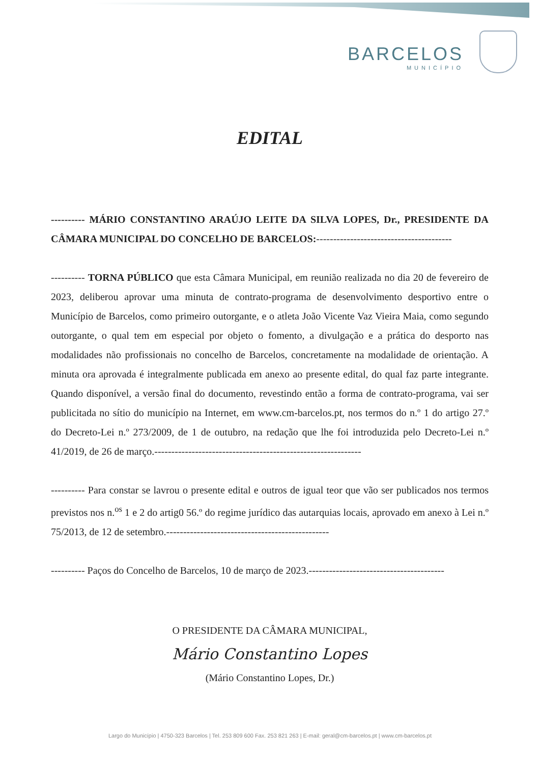BARCELOS
MUNICÍPIO
EDITAL
---------- MÁRIO CONSTANTINO ARAÚJO LEITE DA SILVA LOPES, Dr., PRESIDENTE DA CÂMARA MUNICIPAL DO CONCELHO DE BARCELOS:----------------------------------------
---------- TORNA PÚBLICO que esta Câmara Municipal, em reunião realizada no dia 20 de fevereiro de 2023, deliberou aprovar uma minuta de contrato-programa de desenvolvimento desportivo entre o Município de Barcelos, como primeiro outorgante, e o atleta João Vicente Vaz Vieira Maia, como segundo outorgante, o qual tem em especial por objeto o fomento, a divulgação e a prática do desporto nas modalidades não profissionais no concelho de Barcelos, concretamente na modalidade de orientação. A minuta ora aprovada é integralmente publicada em anexo ao presente edital, do qual faz parte integrante. Quando disponível, a versão final do documento, revestindo então a forma de contrato-programa, vai ser publicitada no sítio do município na Internet, em www.cm-barcelos.pt, nos termos do n.º 1 do artigo 27.º do Decreto-Lei n.º 273/2009, de 1 de outubro, na redação que lhe foi introduzida pelo Decreto-Lei n.º 41/2019, de 26 de março.-------------------------------------------------------------
---------- Para constar se lavrou o presente edital e outros de igual teor que vão ser publicados nos termos previstos nos n.<sup>os</sup> 1 e 2 do artig0 56.º do regime jurídico das autarquias locais, aprovado em anexo à Lei n.º 75/2013, de 12 de setembro.------------------------------------------------
---------- Paços do Concelho de Barcelos, 10 de março de 2023.----------------------------------------
O PRESIDENTE DA CÂMARA MUNICIPAL,
Mário Constantino Lopes
(Mário Constantino Lopes, Dr.)
Largo do Município | 4750-323 Barcelos | Tel. 253 809 600 Fax. 253 821 263 | E-mail: geral@cm-barcelos.pt | www.cm-barcelos.pt